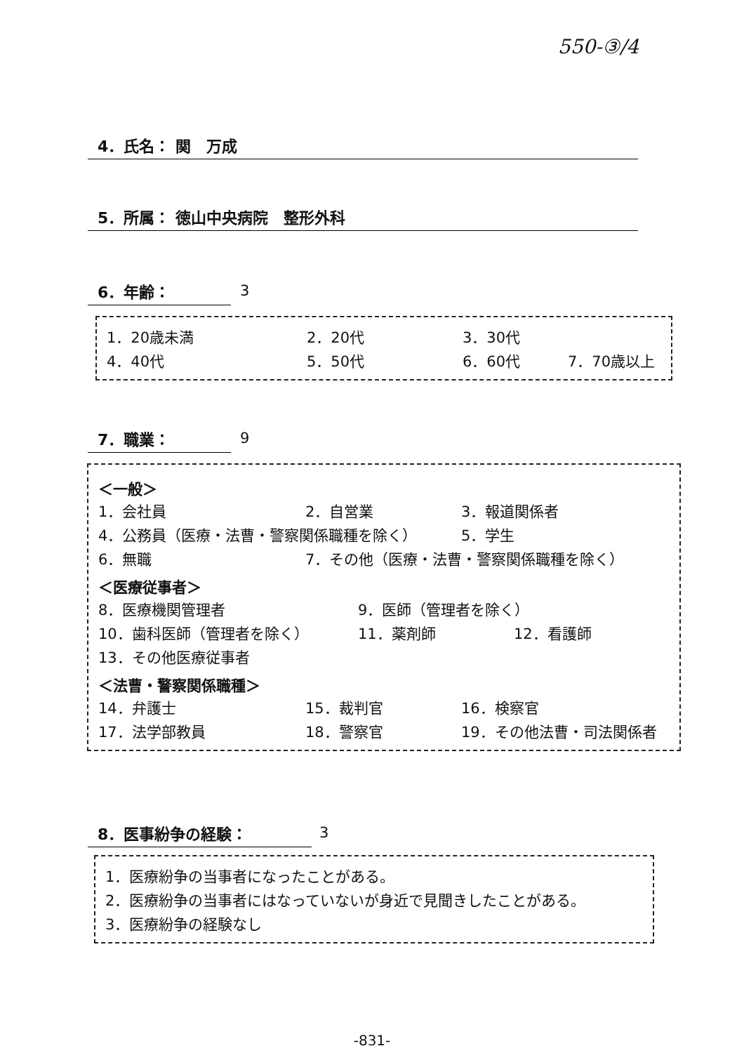550-③/4
4．氏名： 関　万成
5．所属： 徳山中央病院　整形外科
6．年齢： 3
1．20歳未満 2．20代 3．30代
4．40代 5．50代 6．60代 7．70歳以上
7．職業： 9
＜一般＞
1．会社員 2．自営業 3．報道関係者
4．公務員（医療・法曹・警察関係職種を除く） 5．学生
6．無職 7．その他（医療・法曹・警察関係職種を除く）
＜医療従事者＞
8．医療機関管理者 9．医師（管理者を除く）
10．歯科医師（管理者を除く） 11．薬剤師 12．看護師
13．その他医療従事者
＜法曹・警察関係職種＞
14．弁護士 15．裁判官 16．検察官
17．法学部教員 18．警察官 19．その他法曹・司法関係者
8．医事紛争の経験： 3
1．医療紛争の当事者になったことがある。
2．医療紛争の当事者にはなっていないが身近で見聞きしたことがある。
3．医療紛争の経験なし
-831-